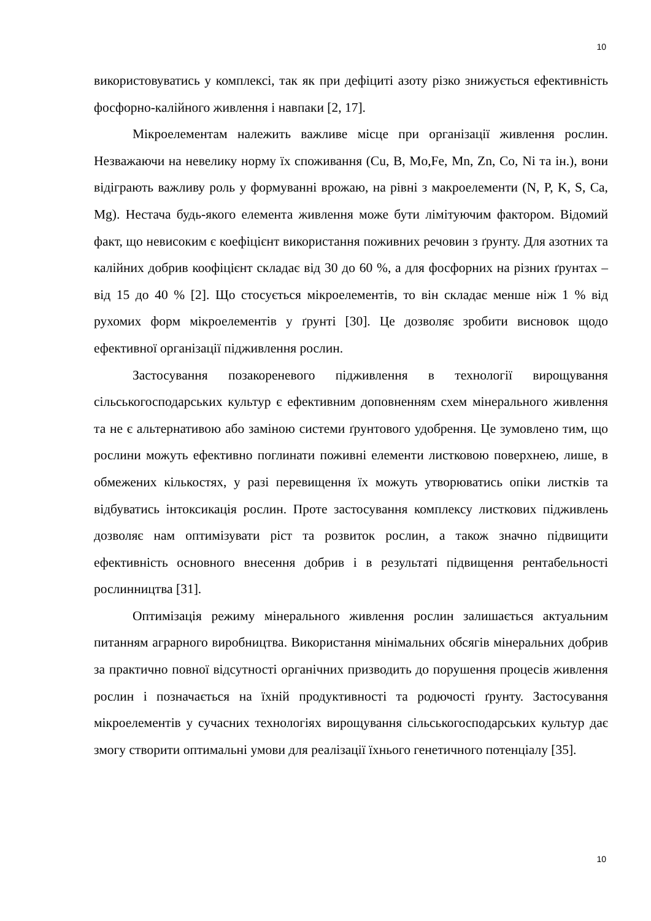10
використовуватись у комплексі, так як при дефіциті азоту різко знижується ефективність фосфорно-калійного живлення і навпаки [2, 17].
Мікроелементам належить важливе місце при організації живлення рослин. Незважаючи на невелику норму їх споживання (Cu, B, Mo,Fe, Mn, Zn, Co, Ni та ін.), вони відіграють важливу роль у формуванні врожаю, на рівні з макроелементи (N, P, K, S, Ca, Mg). Нестача будь-якого елемента живлення може бути лімітуючим фактором. Відомий факт, що невисоким є коефіцієнт використання поживних речовин з ґрунту. Для азотних та калійних добрив коофіцієнт складає від 30 до 60 %, а для фосфорних на різних ґрунтах – від 15 до 40 % [2]. Що стосується мікроелементів, то він складає менше ніж 1 % від рухомих форм мікроелементів у ґрунті [30]. Це дозволяє зробити висновок щодо ефективної організації підживлення рослин.
Застосування позакореневого підживлення в технології вирощування сільськогосподарських культур є ефективним доповненням схем мінерального живлення та не є альтернативою або заміною системи ґрунтового удобрення. Це зумовлено тим, що рослини можуть ефективно поглинати поживні елементи листковою поверхнею, лише, в обмежених кількостях, у разі перевищення їх можуть утворюватись опіки листків та відбуватись інтоксикація рослин. Проте застосування комплексу листкових підживлень дозволяє нам оптимізувати ріст та розвиток рослин, а також значно підвищити ефективність основного внесення добрив і в результаті підвищення рентабельності рослинництва [31].
Оптимізація режиму мінерального живлення рослин залишається актуальним питанням аграрного виробництва. Використання мінімальних обсягів мінеральних добрив за практично повної відсутності органічних призводить до порушення процесів живлення рослин і позначається на їхній продуктивності та родючості ґрунту. Застосування мікроелементів у сучасних технологіях вирощування сільськогосподарських культур дає змогу створити оптимальні умови для реалізації їхнього генетичного потенціалу [35].
10